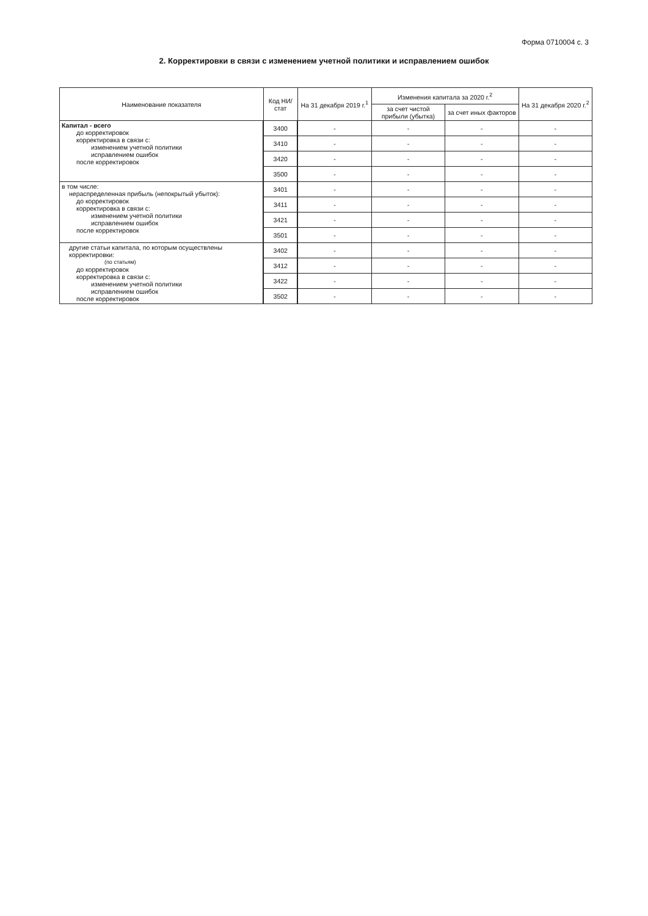Форма 0710004 с. 3
2. Корректировки в связи с изменением учетной политики и исправлением ошибок
| Наименование показателя | Код НИ/ стат | На 31 декабря 2019 г.<sup>1</sup> | Изменения капитала за 2020 г.<sup>2</sup> | | На 31 декабря 2020 г.<sup>2</sup> |
| --- | --- | --- | --- | --- | --- |
| | | | за счет чистой прибыли (убытка) | за счет иных факторов | |
| Капитал - всего до корректировок корректировка в связи с: изменением учетной политики исправлением ошибок после корректировок | 3400 | - | - | - | - |
| | 3410 | - | - | - | - |
| | 3420 | - | - | - | - |
| | 3500 | - | - | - | - |
| в том числе: нераспределенная прибыль (непокрытый убыток): до корректировок корректировка в связи с: изменением учетной политики исправлением ошибок после корректировок | 3401 | - | - | - | - |
| | 3411 | - | - | - | - |
| | 3421 | - | - | - | - |
| | 3501 | - | - | - | - |
| другие статьи капитала, по которым осуществлены корректировки: (по статьям) до корректировок корректировка в связи с: изменением учетной политики исправлением ошибок после корректировок | 3402 | - | - | - | - |
| | 3412 | - | - | - | - |
| | 3422 | - | - | - | - |
| | 3502 | - | - | - | - |